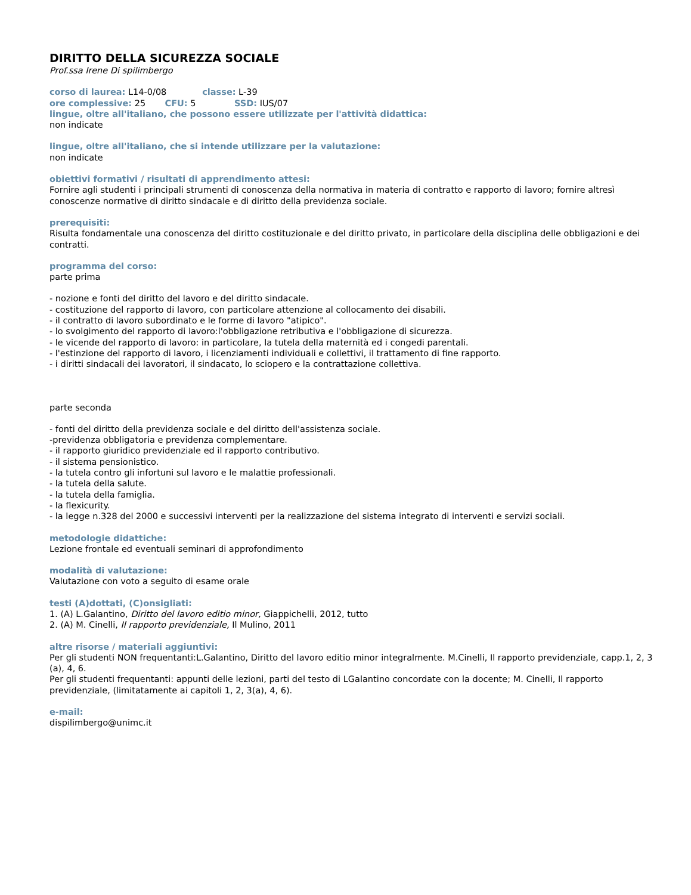DIRITTO DELLA SICUREZZA SOCIALE
Prof.ssa Irene Di spilimbergo
corso di laurea: L14-0/08 classe: L-39
ore complessive: 25 CFU: 5 SSD: IUS/07
lingue, oltre all'italiano, che possono essere utilizzate per l'attività didattica:
non indicate
lingue, oltre all'italiano, che si intende utilizzare per la valutazione:
non indicate
obiettivi formativi / risultati di apprendimento attesi:
Fornire agli studenti i principali strumenti di conoscenza della normativa in materia di contratto e rapporto di lavoro; fornire altresì conoscenze normative di diritto sindacale e di diritto della previdenza sociale.
prerequisiti:
Risulta fondamentale una conoscenza del diritto costituzionale e del diritto privato, in particolare della disciplina delle obbligazioni e dei contratti.
programma del corso:
parte prima
- nozione e fonti del diritto del lavoro e del diritto sindacale.
- costituzione del rapporto di lavoro, con particolare attenzione al collocamento dei disabili.
- il contratto di lavoro subordinato e le forme di lavoro "atipico".
- lo svolgimento del rapporto di lavoro:l'obbligazione retributiva e l'obbligazione di sicurezza.
- le vicende del rapporto di lavoro: in particolare, la tutela della maternità ed i congedi parentali.
- l'estinzione del rapporto di lavoro, i licenziamenti individuali e collettivi, il trattamento di fine rapporto.
- i diritti sindacali dei lavoratori, il sindacato, lo sciopero e la contrattazione collettiva.
parte seconda
- fonti del diritto della previdenza sociale e del diritto dell'assistenza sociale.
-previdenza obbligatoria e previdenza complementare.
- il rapporto giuridico previdenziale ed il rapporto contributivo.
- il sistema pensionistico.
- la tutela contro gli infortuni sul lavoro e le malattie professionali.
- la tutela della salute.
- la tutela della famiglia.
- la flexicurity.
- la legge n.328 del 2000 e successivi interventi per la realizzazione del sistema integrato di interventi e servizi sociali.
metodologie didattiche:
Lezione frontale ed eventuali seminari di approfondimento
modalità di valutazione:
Valutazione con voto a seguito di esame orale
testi (A)dottati, (C)onsigliati:
1. (A) L.Galantino, Diritto del lavoro editio minor, Giappichelli, 2012, tutto
2. (A) M. Cinelli, Il rapporto previdenziale, Il Mulino, 2011
altre risorse / materiali aggiuntivi:
Per gli studenti NON frequentanti:L.Galantino, Diritto del lavoro editio minor integralmente. M.Cinelli, Il rapporto previdenziale, capp.1, 2, 3 (a), 4, 6.
Per gli studenti frequentanti: appunti delle lezioni, parti del testo di LGalantino concordate con la docente; M. Cinelli, Il rapporto previdenziale, (limitatamente ai capitoli 1, 2, 3(a), 4, 6).
e-mail:
dispilimbergo@unimc.it